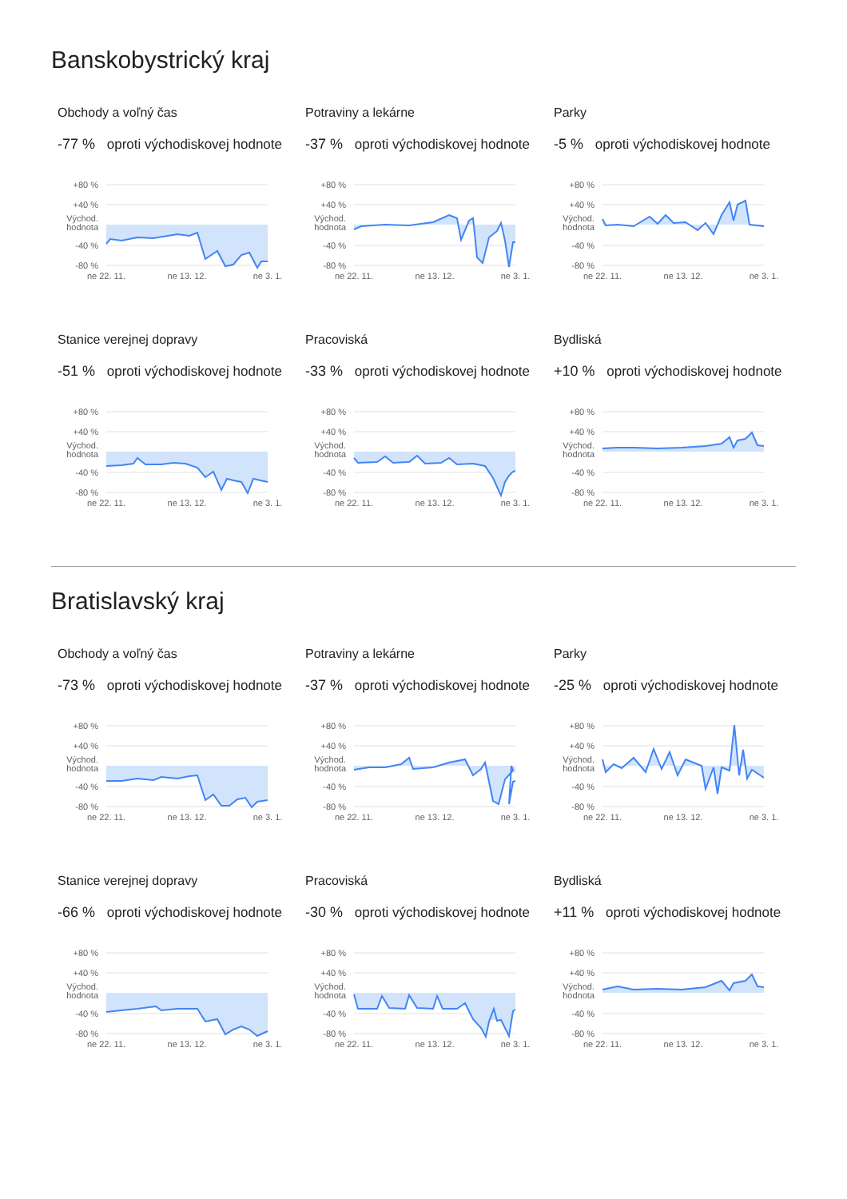Banskobystrický kraj
Obchody a voľný čas
-77 % oproti východiskovej hodnote
+80 %
+40 %
Východ.
hodnota
-40 %
-80 %
ne 22. 11.
ne 13. 12.
ne 3. 1.
Potraviny a lekárne
-37 % oproti východiskovej hodnote
+80 %
+40 %
Východ.
hodnota
-40 %
-80 %
ne 22. 11.
ne 13. 12.
ne 3. 1.
Parky
-5 % oproti východiskovej hodnote
+80 %
+40 %
Východ.
hodnota
-40 %
-80 %
ne 22. 11.
ne 13. 12.
ne 3. 1.
Stanice verejnej dopravy
-51 % oproti východiskovej hodnote
+80 %
+40 %
Východ.
hodnota
-40 %
-80 %
ne 22. 11.
ne 13. 12.
ne 3. 1.
Pracoviská
-33 % oproti východiskovej hodnote
+80 %
+40 %
Východ.
hodnota
-40 %
-80 %
ne 22. 11.
ne 13. 12.
ne 3. 1.
Bydliská
+10 % oproti východiskovej hodnote
+80 %
+40 %
Východ.
hodnota
-40 %
-80 %
ne 22. 11.
ne 13. 12.
ne 3. 1.
Bratislavský kraj
Obchody a voľný čas
-73 % oproti východiskovej hodnote
+80 %
+40 %
Východ.
hodnota
-40 %
-80 %
ne 22. 11.
ne 13. 12.
ne 3. 1.
Potraviny a lekárne
-37 % oproti východiskovej hodnote
+80 %
+40 %
Východ.
hodnota
-40 %
-80 %
ne 22. 11.
ne 13. 12.
ne 3. 1.
Parky
-25 % oproti východiskovej hodnote
+80 %
+40 %
Východ.
hodnota
-40 %
-80 %
ne 22. 11.
ne 13. 12.
ne 3. 1.
Stanice verejnej dopravy
-66 % oproti východiskovej hodnote
+80 %
+40 %
Východ.
hodnota
-40 %
-80 %
ne 22. 11.
ne 13. 12.
ne 3. 1.
Pracoviská
-30 % oproti východiskovej hodnote
+80 %
+40 %
Východ.
hodnota
-40 %
-80 %
ne 22. 11.
ne 13. 12.
ne 3. 1.
Bydliská
+11 % oproti východiskovej hodnote
+80 %
+40 %
Východ.
hodnota
-40 %
-80 %
ne 22. 11.
ne 13. 12.
ne 3. 1.